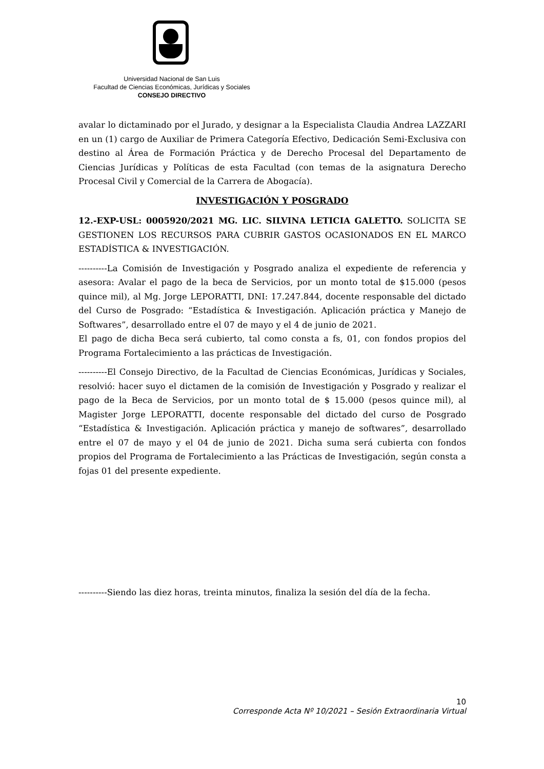Universidad Nacional de San Luis
Facultad de Ciencias Económicas, Jurídicas y Sociales
CONSEJO DIRECTIVO
avalar lo dictaminado por el Jurado, y designar a la Especialista Claudia Andrea LAZZARI en un (1) cargo de Auxiliar de Primera Categoría Efectivo, Dedicación Semi-Exclusiva con destino al Área de Formación Práctica y de Derecho Procesal del Departamento de Ciencias Jurídicas y Políticas de esta Facultad (con temas de la asignatura Derecho Procesal Civil y Comercial de la Carrera de Abogacía).
INVESTIGACIÓN Y POSGRADO
12.-EXP-USL: 0005920/2021 MG. LIC. SILVINA LETICIA GALETTO. SOLICITA SE GESTIONEN LOS RECURSOS PARA CUBRIR GASTOS OCASIONADOS EN EL MARCO ESTADÍSTICA & INVESTIGACIÓN.
----------La Comisión de Investigación y Posgrado analiza el expediente de referencia y asesora: Avalar el pago de la beca de Servicios, por un monto total de $15.000 (pesos quince mil), al Mg. Jorge LEPORATTI, DNI: 17.247.844, docente responsable del dictado del Curso de Posgrado: “Estadística & Investigación. Aplicación práctica y Manejo de Softwares”, desarrollado entre el 07 de mayo y el 4 de junio de 2021.
El pago de dicha Beca será cubierto, tal como consta a fs, 01, con fondos propios del Programa Fortalecimiento a las prácticas de Investigación.
----------El Consejo Directivo, de la Facultad de Ciencias Económicas, Jurídicas y Sociales, resolvió: hacer suyo el dictamen de la comisión de Investigación y Posgrado y realizar el pago de la Beca de Servicios, por un monto total de $ 15.000 (pesos quince mil), al Magister Jorge LEPORATTI, docente responsable del dictado del curso de Posgrado “Estadística & Investigación. Aplicación práctica y manejo de softwares”, desarrollado entre el 07 de mayo y el 04 de junio de 2021. Dicha suma será cubierta con fondos propios del Programa de Fortalecimiento a las Prácticas de Investigación, según consta a fojas 01 del presente expediente.
----------Siendo las diez horas, treinta minutos, finaliza la sesión del día de la fecha.
10
Corresponde Acta Nº 10/2021 – Sesión Extraordinaria Virtual